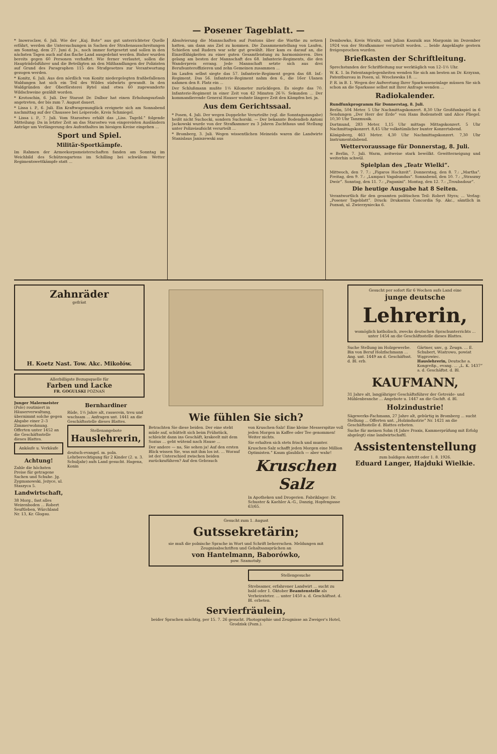— Posener Tageblatt. —
* Inowroclaw, 6. Juli. Wie der „Kuj. Bote“ aus gut unterrichteter Quelle erfährt, werden die Untersuchungen in Sachen der Straßenausschreitungen am Sonntag, dem 27. Juni d. Js., noch immer fortgesetzt und sollen in den nächsten Tagen auch auf das flache Land ausgedehnt werden. Bisher wurden bereits gegen 60 Personen verhaftet. Wie ferner verlautet, sollen die Haupträdelsführer und die Beteiligten an den Mißhandlungen der Polizisten auf Grund des Paragraphen 115 des Strafgesetzes zur Verantwortung gezogen werden.
* Konitz, 6. Juli. Aus den nördlich von Konitz niedergelegten fraßbefallenen Waldungen hat sich ein Teil des Wildes südwärts gewandt. In den Waldgründen der Oberförsterei Rytel sind etwa 60 zugewanderte Wildschweine gezählt worden.
* Krotoschin, 6. Juli. Der Starost Dr. Dalbor hat einen Erholungsurlaub angetreten, der bis zum 7. August dauert.
* Lissa i. P., 6. Juli. Ein Kraftwagenunglück ereignete sich am Sonnabend nachmittag auf der Chaussee bei Leiperode, Kreis Schmiegel.
* Lissa i. P., 7. Juli. Vom Starostwo erhält das „Liss. Tagebl.“ folgende Mitteilung: Da in letzter Zeit an das Starostwo von eingereisten Ausländern Anträge um Verlängerung des Aufenthaltes im hiesigen Kreise eingehen ...
Sport und Spiel.
Militär-Sportkämpfe.
Im Rahmen der Armeekorpsmeisterschaften fanden am Sonntag im Weichbild des Schützengartens im Schilling bei schwülem Wetter Regimentswettkämpfe statt ...
Absolvierung die Mannschaften auf Pontons über die Warthe zu setzen hatten, um dann ans Ziel zu kommen. Die Zusammenstellung von Laufen, Schießen und Rudern war sehr gut gewählt. Hier kam es darauf an, die Einzelfähigkeiten zu einer guten Gesamtleistung zu harmonisieren. Dies gelang am besten der Mannschaft des 68. Infanterie-Regiments, die den Wanderpreis errang. Jede Mannschaft setzte sich aus drei Berufsunteroffizieren und zehn Gemeinen zusammen ...
Im Laufen selbst siegte das 57. Infanterie-Regiment gegen das 68. Inf.-Regiment. Das 56. Infanterie-Regiment nahm den 6., die 16er Ulanen nahmen den 8. Platz ein ...
Der Schlußmann mußte 1½ Kilometer zurücklegen. Es siegte das 70. Infanterie-Regiment in einer Zeit von 42 Minuten 26⅖ Sekunden ... Der kommandierende General Hauser wohnte längere Zeit den Kämpfen bei. jn.
Aus dem Gerichtssaal.
* Posen, 4. Juli. Der wegen Doppelehe Verurteilte (vgl. die Sonntagsausgabe) heißt nicht Suchocki, sondern Suchorski. — Der bekannte Bodendieb Antoni Jackowski wurde von der Strafkammer zu 3 Jahren Zuchthaus und Stellung unter Polizeiaufsicht verurteilt ...
* Bromberg, 3. Juli. Wegen wissentlichen Meineids waren die Landwirte Stanislaus Janiszewski aus
Dembowko, Kreis Wirsitz, und Julian Kaszuik aus Margonin im Dezember 1924 von der Strafkammer verurteilt worden. ... beide Angeklagte gestern freigesprochen wurden.
Briefkasten der Schriftleitung.
Sprechstunden der Schriftleitung nur werktäglich von 12–1½ Uhr.
W. K. 1. In Patentangelegenheiten wenden Sie sich am besten an Dr. Krzyzan, Patentbureau in Posen, ul. Wrocławska 18. ...
P. R. in B. 1. Wegen der Aufwertung Ihrer Sparkasseneinlage müssen Sie sich schon an die Sparkasse selbst mit Ihrer Anfrage wenden ...
Radiokalender.
Rundfunkprogramm für Donnerstag, 8. Juli.
Berlin, 504 Meter. 5 Uhr Nachmittagskonzert. 8,30 Uhr Großfunkspiel in 6 Sendungen „Der Herr der Erde“ von Hans Bodenstedt und Alice Fliegel. 10,30 Uhr Tanzmusik.
Dortmund, 283 Meter. 1,15 Uhr mittags Mittagskonzert. 5 Uhr Nachmittagskonzert. 8,45 Uhr volkstümlicher bunter Konzertabend.
Königsberg, 463 Meter. 4,30 Uhr Nachmittagskonzert. 7,30 Uhr Instrumentalabend.
Wettervoraussage für Donnerstag, 8. Juli.
= Berlin, 7. Juli. Warm, zeitweise stark bewölkt. Gewitterneigung und weiterhin schwül.
Spielplan des „Teatr Wielki“.
Mittwoch, den 7. 7.: „Figaros Hochzeit“. Donnerstag, den 8. 7.: „Martha“. Freitag, den 9. 7.: „Lumpaci Vagabundus“. Sonnabend, den 10. 7.: „Straszny Dwór“. Sonntag, den 11. 7.: „Paganini“. Montag, den 12. 7.: „Troubadour“.
Die heutige Ausgabe hat 8 Seiten.
Verantwortlich für den gesamten politischen Teil: Robert Styra; ... Verlag: „Posener Tageblatt“. Druck: Drukarnia Concordia Sp. Akc., sämtlich in Poznań, ul. Zwierzyniecka 6.
Zahnräder
gefräst
H. Koetz Nast. Tow. Akc. Mikołów.
Allerbilligste Bezugsquelle für
Farben und Lacke
FR. GOGULSKI POZNAŃ
Junger Malermeister (Pole) routiniert in Häuserverwaltung, übernimmt solche gegen Abgabe einer 2–3 Zimmerwohnung. Offerten unter 1452 an die Geschäftsstelle dieses Blattes.
Ankäufe u. Verkäufe
Achtung!
Zahle die höchsten Preise für getragene Sachen und Schuhe. Jg. Zygmanowski, Jeżyce, ul. Staszyca 5.
Landwirtschaft,
38 Morg., fast alles Weizenboden ... Robert Seuftleben, Würchland Nr. 13, Kr. Glogau.
Bernhardiner
Rüde, 1½ Jahre alt, rasserein, treu und wachsam ... Anfragen unt. 1441 an die Geschäftsstelle dieses Blattes.
Stellenangebote
Hauslehrerin,
deutsch-evangel. m. poln. Lehrberechtigung für 2 Kinder (2. u. 3. Schuljahr) aufs Land gesucht. Hagena, Konin
Wie fühlen Sie sich?
Betrachten Sie diese beiden. Der eine steht müde auf, schüttelt sich beim Frühstück, schleicht dann ins Geschäft, krakeelt mit dem Sozius ... geht wütend nach Hause ...
Der andere — na, Sie sehen ja! Auf den ersten Blick wissen Sie, was mit ihm los ist. ... Worauf ist der Unterschied zwischen beiden zurückzuführen? Auf den Gebrauch
von Kruschen-Salz! Eine kleine Messerspitze voll jeden Morgen in Kaffee oder Tee genommen! Weiter nichts.
Sie erhalten sich stets frisch und munter.
Kruschen-Salz schafft jeden Morgen eine Million Optimisten.“ Kaum glaublich — aber wahr!
Kruschen Salz
In Apotheken und Drogerien. Fabriklager: Dr. Schuster & Kaehler A.-G., Danzig, Hopfengasse 63/65.
Gesucht zum 1. August
Gutssekretärin;
sie muß die polnische Sprache in Wort und Schrift beherrschen. Meldungen mit Zeugnisabschriften und Gehaltsansprüchen an
von Hantelmann, Baborówko,
pow. Szamotuły.
Stellengesuche
Strebsamer, erfahrener Landwirt ... sucht zu bald oder 1. Oktober Beamtenstelle als Verheirateter. ... unter 1450 a. d. Geschäftsst. d. Bl. erbeten.
Servierfräulein,
beider Sprachen mächtig, per 15. 7. 26 gesucht. Photographie und Zeugnisse an Zweiger's Hotel, Grodzisk (Pozn.).
Gesucht per sofort für 6 Wochen aufs Land eine
junge deutsche
Lehrerin,
womöglich katholisch, zwecks deutschen Sprachunterrichts ... unter 1454 an die Geschäftsstelle dieses Blattes.
Suche Stellung im Holzgewerbe. Bin von Beruf Holzfachmann ... Ang. unt. 1449 an d. Geschäftsst. d. Bl. erb.
Gärtner, unv., g. Zeugn. ... E. Schubert, Wiatrowo, powiat Wągrowiec.
Hauslehrerin, Deutsche a. Kongreßp., evang. ... „L. K. 1437“ a. d. Geschäftst. d. Bl.
KAUFMANN,
31 Jahre alt, langjähriger Geschäftsführer der Getreide- und Mühlenbranche ... Angebote u. 1447 an die Gschft. d. Bl.
Holzindustrie!
Sägewerks-Fachmann, 27 Jahre alt, gebürtig in Bromberg ... sucht Stellung ... Offerten unt. „Holzindustrie“ Nr. 1421 an die Geschäftsstelle d. Blattes erbeten.
Suche für meinen Sohn (4 Jahre Praxis, Kammerprüfung mit Erfolg abgelegt) eine landwirtschaftl.
Assistentenstellung
zum baldigen Antritt oder 1. 8. 1926.
Eduard Langer, Hajduki Wielkie.